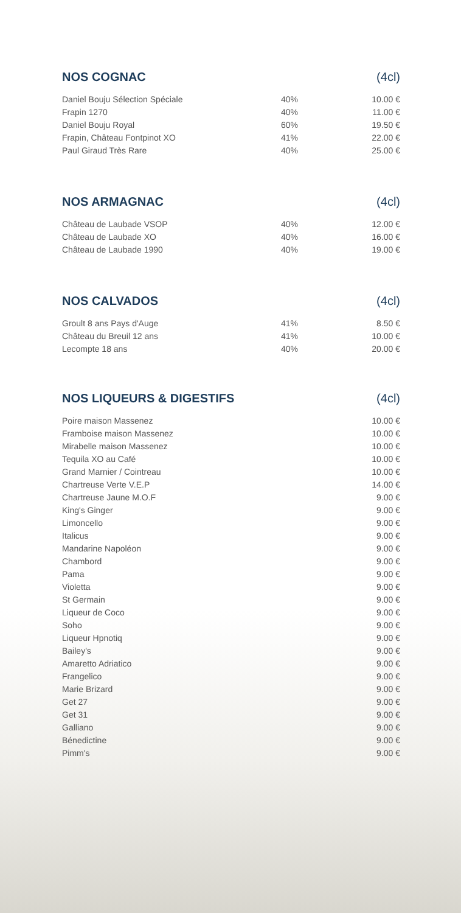NOS COGNAC (4cl)
| Daniel Bouju Sélection Spéciale | 40% | 10.00 € |
| Frapin 1270 | 40% | 11.00 € |
| Daniel Bouju Royal | 60% | 19.50 € |
| Frapin, Château Fontpinot XO | 41% | 22.00 € |
| Paul Giraud Très Rare | 40% | 25.00 € |
NOS ARMAGNAC (4cl)
| Château de Laubade VSOP | 40% | 12.00 € |
| Château de Laubade XO | 40% | 16.00 € |
| Château de Laubade 1990 | 40% | 19.00 € |
NOS CALVADOS (4cl)
| Groult 8 ans Pays d'Auge | 41% | 8.50 € |
| Château du Breuil 12 ans | 41% | 10.00 € |
| Lecompte 18 ans | 40% | 20.00 € |
NOS LIQUEURS & DIGESTIFS (4cl)
| Poire maison Massenez | 10.00 € |
| Framboise maison Massenez | 10.00 € |
| Mirabelle maison Massenez | 10.00 € |
| Tequila XO au Café | 10.00 € |
| Grand Marnier / Cointreau | 10.00 € |
| Chartreuse Verte V.E.P | 14.00 € |
| Chartreuse Jaune M.O.F | 9.00 € |
| King's Ginger | 9.00 € |
| Limoncello | 9.00 € |
| Italicus | 9.00 € |
| Mandarine Napoléon | 9.00 € |
| Chambord | 9.00 € |
| Pama | 9.00 € |
| Violetta | 9.00 € |
| St Germain | 9.00 € |
| Liqueur de Coco | 9.00 € |
| Soho | 9.00 € |
| Liqueur Hpnotiq | 9.00 € |
| Bailey's | 9.00 € |
| Amaretto Adriatico | 9.00 € |
| Frangelico | 9.00 € |
| Marie Brizard | 9.00 € |
| Get 27 | 9.00 € |
| Get 31 | 9.00 € |
| Galliano | 9.00 € |
| Bénedictine | 9.00 € |
| Pimm's | 9.00 € |